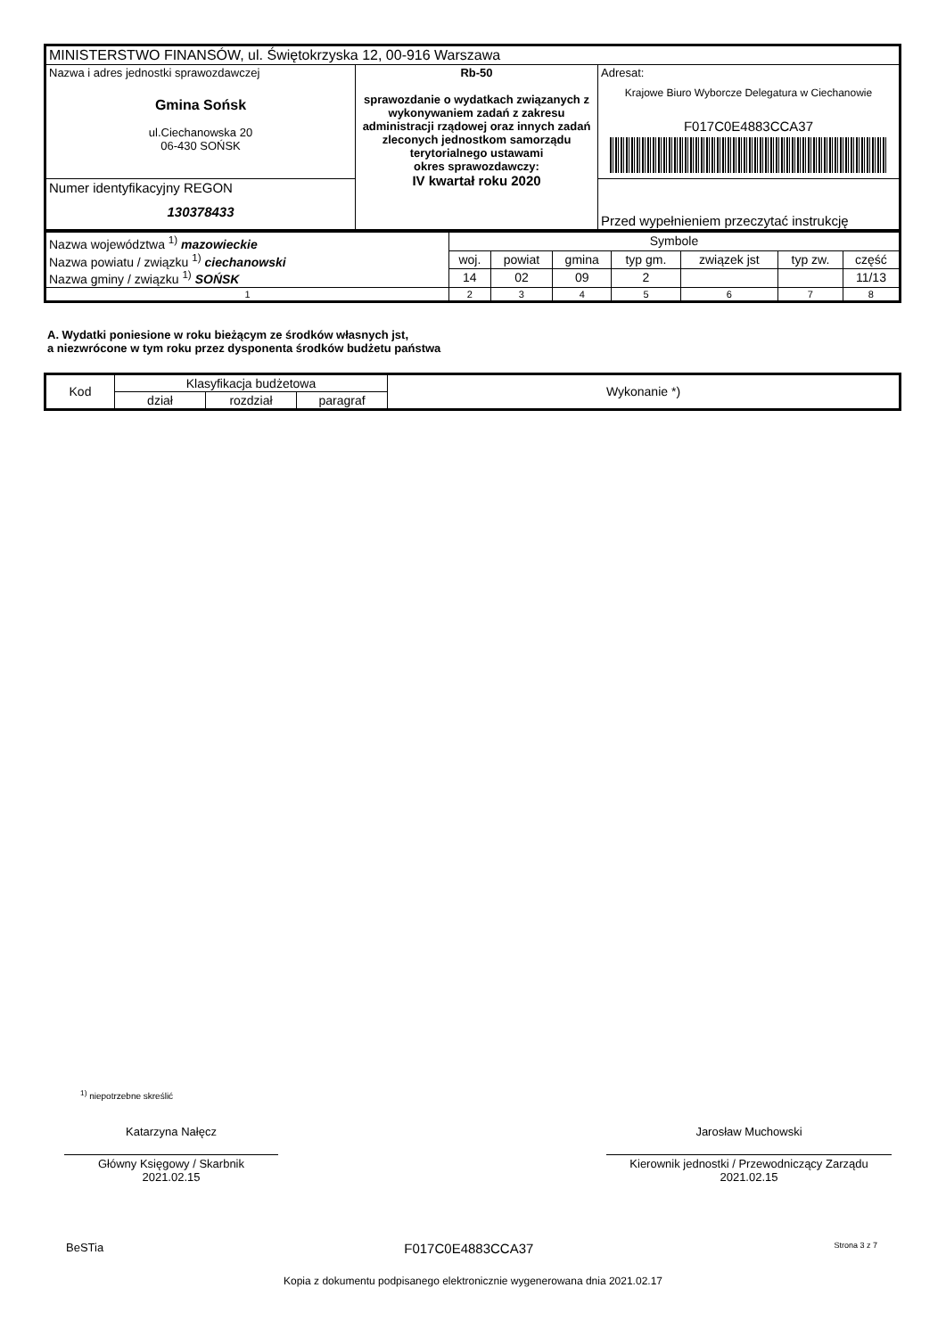| MINISTERSTWO FINANSÓW, ul. Świętokrzyska 12, 00-916 Warszawa | | |
| Nazwa i adres jednostki sprawozdawczej Gmina Sońsk ul.Ciechanowska 20 06-430 SOŃSK | Rb-50 sprawozdanie o wydatkach związanych z wykonywaniem zadań z zakresu administracji rządowej oraz innych zadań zleconych jednostkom samorządu terytorialnego ustawami okres sprawozdawczy: IV kwartał roku 2020 | Adresat: Krajowe Biuro Wyborcze Delegatura w Ciechanowie F017C0E4883CCA37 |
| Numer identyfikacyjny REGON 130378433 | | Przed wypełnieniem przeczytać instrukcję |
| Nazwa województwa <sup>1)</sup> mazowieckie Nazwa powiatu / związku <sup>1)</sup> ciechanowski Nazwa gminy / związku <sup>1)</sup> SOŃSK | Symbole | | | | | | |
| | woj. | powiat | gmina | typ gm. | związek jst | typ zw. | część |
| | 14 | 02 | 09 | 2 | | | 11/13 |
| 1 | 2 | 3 | 4 | 5 | 6 | 7 | 8 |
A. Wydatki poniesione w roku bieżącym ze środków własnych jst,
a niezwrócone w tym roku przez dysponenta środków budżetu państwa
| Kod | Klasyfikacja budżetowa | | | Wykonanie *) |
| | dział | rozdział | paragraf | |
<sup>1)</sup> niepotrzebne skreślić
Katarzyna Nałęcz
Główny Księgowy / Skarbnik
2021.02.15
Jarosław Muchowski
Kierownik jednostki / Przewodniczący Zarządu
2021.02.15
BeSTia F017C0E4883CCA37 Strona 3 z 7
Kopia z dokumentu podpisanego elektronicznie wygenerowana dnia 2021.02.17